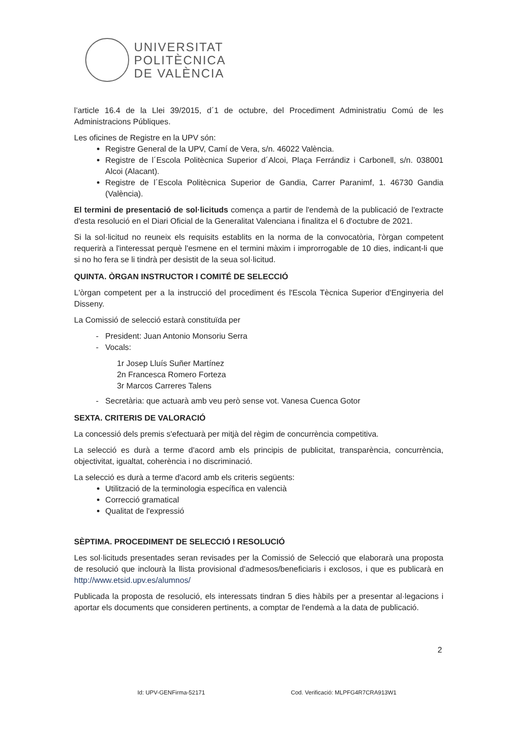UNIVERSITAT
POLITÈCNICA
DE VALÈNCIA
l’article 16.4 de la Llei 39/2015, d´1 de octubre, del Procediment Administratiu Comú de les Administracions Públiques.
Les oficines de Registre en la UPV són:
Registre General de la UPV, Camí de Vera, s/n. 46022 València.
Registre de l´Escola Politècnica Superior d´Alcoi, Plaça Ferrándiz i Carbonell, s/n. 038001 Alcoi (Alacant).
Registre de l´Escola Politècnica Superior de Gandia, Carrer Paranimf, 1. 46730 Gandia (València).
El termini de presentació de sol·licituds comença a partir de l'endemà de la publicació de l'extracte d'esta resolució en el Diari Oficial de la Generalitat Valenciana i finalitza el 6 d'octubre de 2021.
Si la sol·licitud no reuneix els requisits establits en la norma de la convocatòria, l'òrgan competent requerirà a l'interessat perquè l'esmene en el termini màxim i improrrogable de 10 dies, indicant-li que si no ho fera se li tindrà per desistit de la seua sol·licitud.
QUINTA. ÒRGAN INSTRUCTOR I COMITÉ DE SELECCIÓ
L'òrgan competent per a la instrucció del procediment és l'Escola Tècnica Superior d'Enginyeria del Disseny.
La Comissió de selecció estarà constituïda per
President: Juan Antonio Monsoriu Serra
Vocals:
1r Josep Lluís Suñer Martínez
2n Francesca Romero Forteza
3r Marcos Carreres Talens
Secretària: que actuarà amb veu però sense vot. Vanesa Cuenca Gotor
SEXTA. CRITERIS DE VALORACIÓ
La concessió dels premis s'efectuarà per mitjà del règim de concurrència competitiva.
La selecció es durà a terme d'acord amb els principis de publicitat, transparència, concurrència, objectivitat, igualtat, coherència i no discriminació.
La selecció es durà a terme d'acord amb els criteris següents:
Utilització de la terminologia específica en valencià
Correcció gramatical
Qualitat de l'expressió
SÈPTIMA. PROCEDIMENT DE SELECCIÓ I RESOLUCIÓ
Les sol·licituds presentades seran revisades per la Comissió de Selecció que elaborarà una proposta de resolució que inclourà la llista provisional d'admesos/beneficiaris i exclosos, i que es publicarà en http://www.etsid.upv.es/alumnos/
Publicada la proposta de resolució, els interessats tindran 5 dies hàbils per a presentar al·legacions i aportar els documents que consideren pertinents, a comptar de l'endemà a la data de publicació.
2
Id: UPV-GENFirma-52171
Cod. Verificació: MLPFG4R7CRA913W1